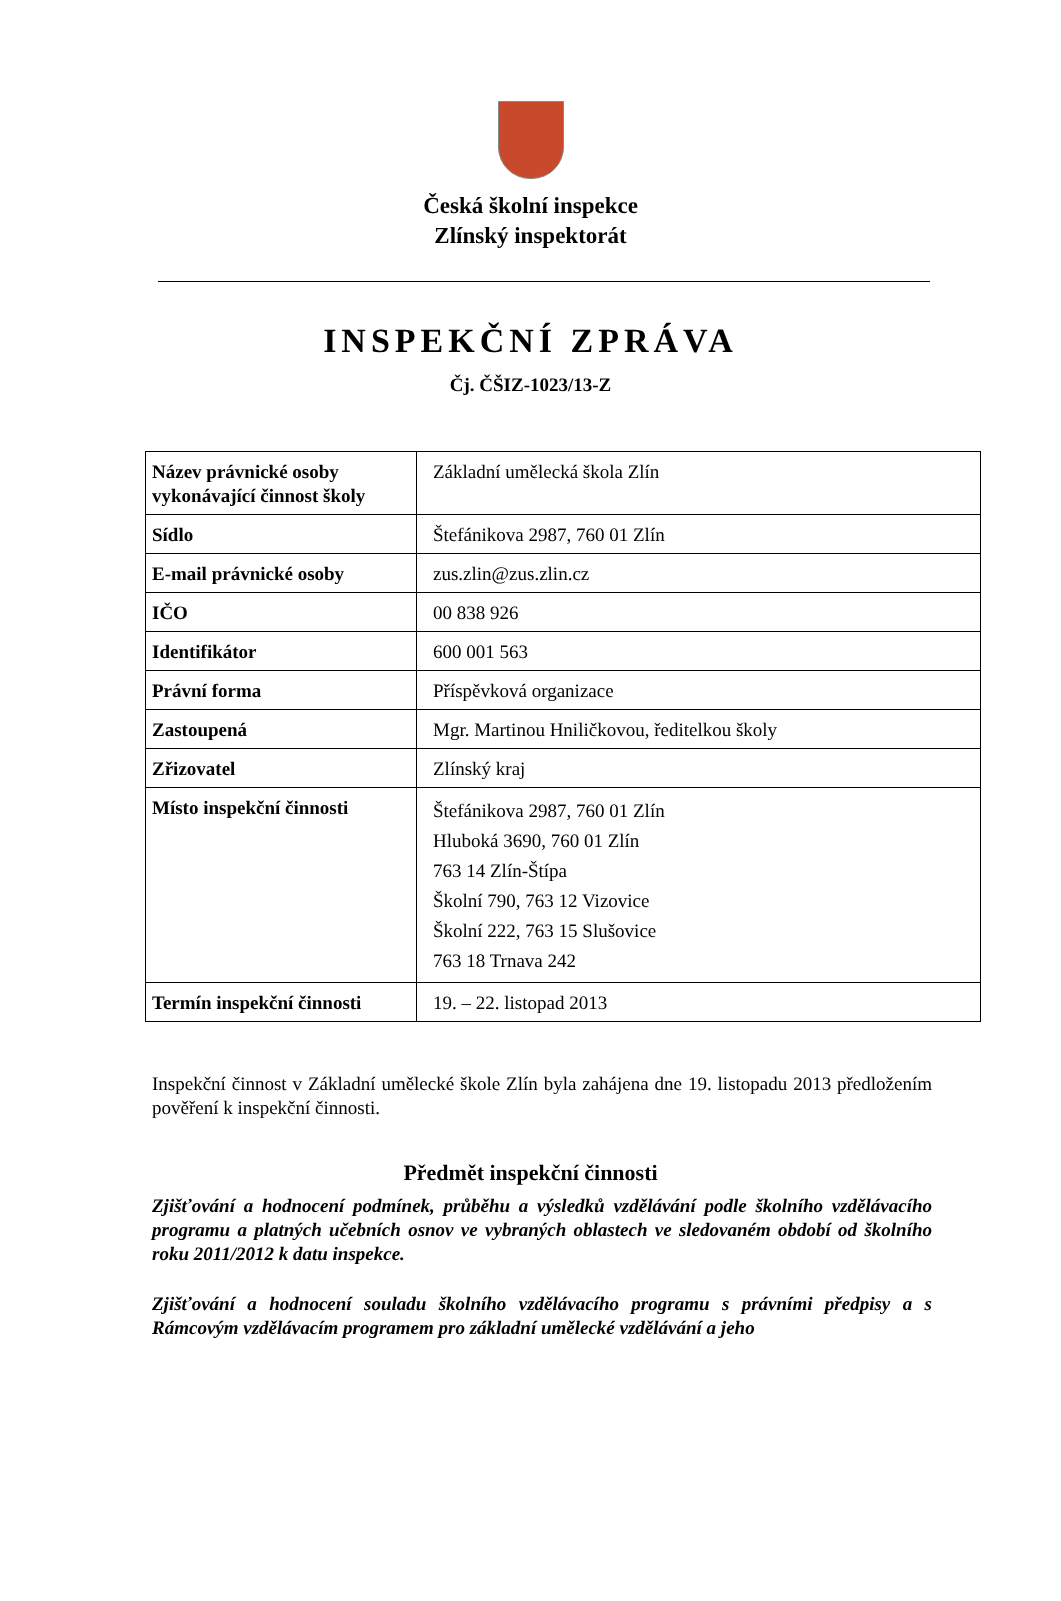Česká školní inspekce
Zlínský inspektorát
INSPEKČNÍ ZPRÁVA
Čj. ČŠIZ-1023/13-Z
| Název právnické osoby vykonávající činnost školy | Základní umělecká škola Zlín |
| Sídlo | Štefánikova 2987, 760 01 Zlín |
| E-mail právnické osoby | zus.zlin@zus.zlin.cz |
| IČO | 00 838 926 |
| Identifikátor | 600 001 563 |
| Právní forma | Příspěvková organizace |
| Zastoupená | Mgr. Martinou Hniličkovou, ředitelkou školy |
| Zřizovatel | Zlínský kraj |
| Místo inspekční činnosti | Štefánikova 2987, 760 01 Zlín Hluboká 3690, 760 01 Zlín 763 14 Zlín-Štípa Školní 790, 763 12 Vizovice Školní 222, 763 15 Slušovice 763 18 Trnava 242 |
| Termín inspekční činnosti | 19. – 22. listopad 2013 |
Inspekční činnost v Základní umělecké škole Zlín byla zahájena dne 19. listopadu 2013 předložením pověření k inspekční činnosti.
Předmět inspekční činnosti
Zjišťování a hodnocení podmínek, průběhu a výsledků vzdělávání podle školního vzdělávacího programu a platných učebních osnov ve vybraných oblastech ve sledovaném období od školního roku 2011/2012 k datu inspekce.
Zjišťování a hodnocení souladu školního vzdělávacího programu s právními předpisy a s Rámcovým vzdělávacím programem pro základní umělecké vzdělávání a jeho